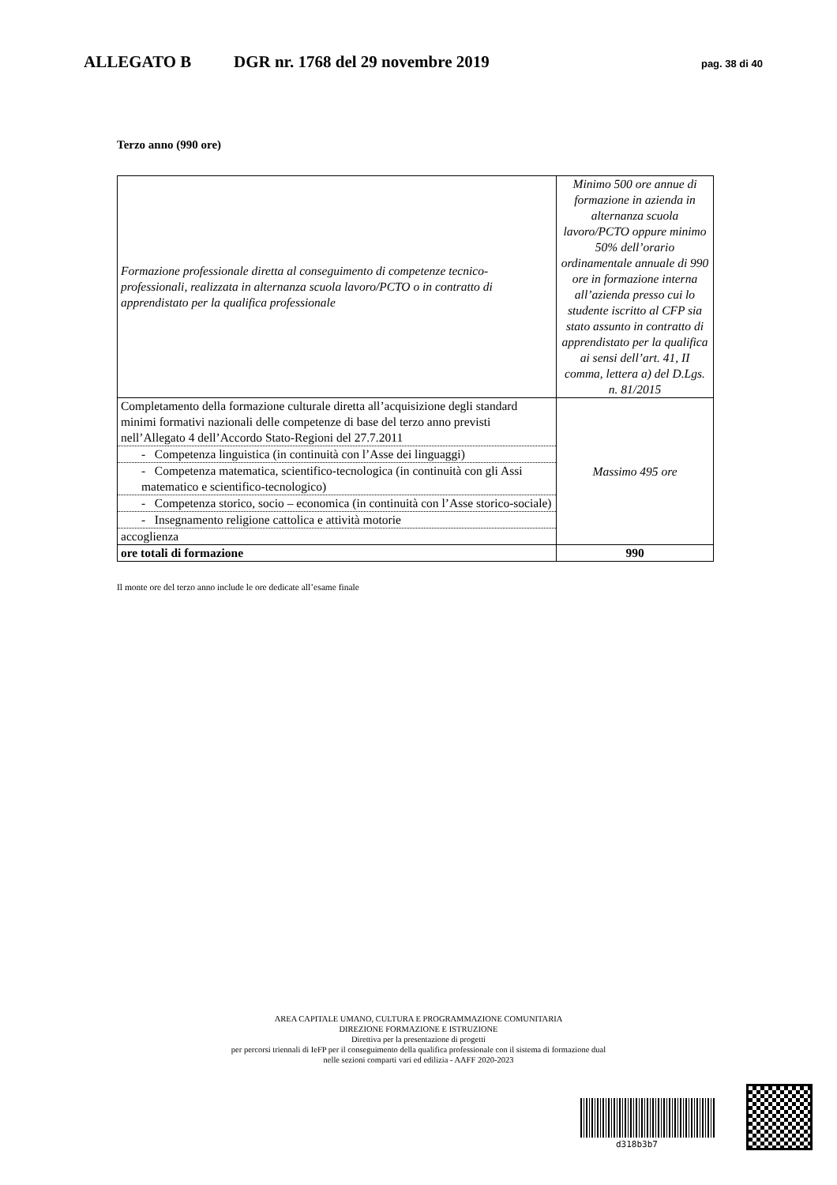ALLEGATO B DGR nr. 1768 del 29 novembre 2019 pag. 38 di 40
Terzo anno (990 ore)
| Formazione professionale diretta al conseguimento di competenze tecnico-professionali, realizzata in alternanza scuola lavoro/PCTO o in contratto di apprendistato per la qualifica professionale | Minimo 500 ore annue di formazione in azienda in alternanza scuola lavoro/PCTO oppure minimo 50% dell’orario ordinamentale annuale di 990 ore in formazione interna all’azienda presso cui lo studente iscritto al CFP sia stato assunto in contratto di apprendistato per la qualifica ai sensi dell’art. 41, II comma, lettera a) del D.Lgs. n. 81/2015 |
| Completamento della formazione culturale diretta all’acquisizione degli standard minimi formativi nazionali delle competenze di base del terzo anno previsti nell’Allegato 4 dell’Accordo Stato-Regioni del 27.7.2011 | Massimo 495 ore |
| - Competenza linguistica (in continuità con l’Asse dei linguaggi) | |
| - Competenza matematica, scientifico-tecnologica (in continuità con gli Assi matematico e scientifico-tecnologico) | |
| - Competenza storico, socio – economica (in continuità con l’Asse storico-sociale) | |
| - Insegnamento religione cattolica e attività motorie | |
| accoglienza | |
| ore totali di formazione | 990 |
Il monte ore del terzo anno include le ore dedicate all’esame finale
AREA CAPITALE UMANO, CULTURA E PROGRAMMAZIONE COMUNITARIA
DIREZIONE FORMAZIONE E ISTRUZIONE
Direttiva per la presentazione di progetti
per percorsi triennali di IeFP per il conseguimento della qualifica professionale con il sistema di formazione dual
nelle sezioni comparti vari ed edilizia - AAFF 2020-2023
d318b3b7